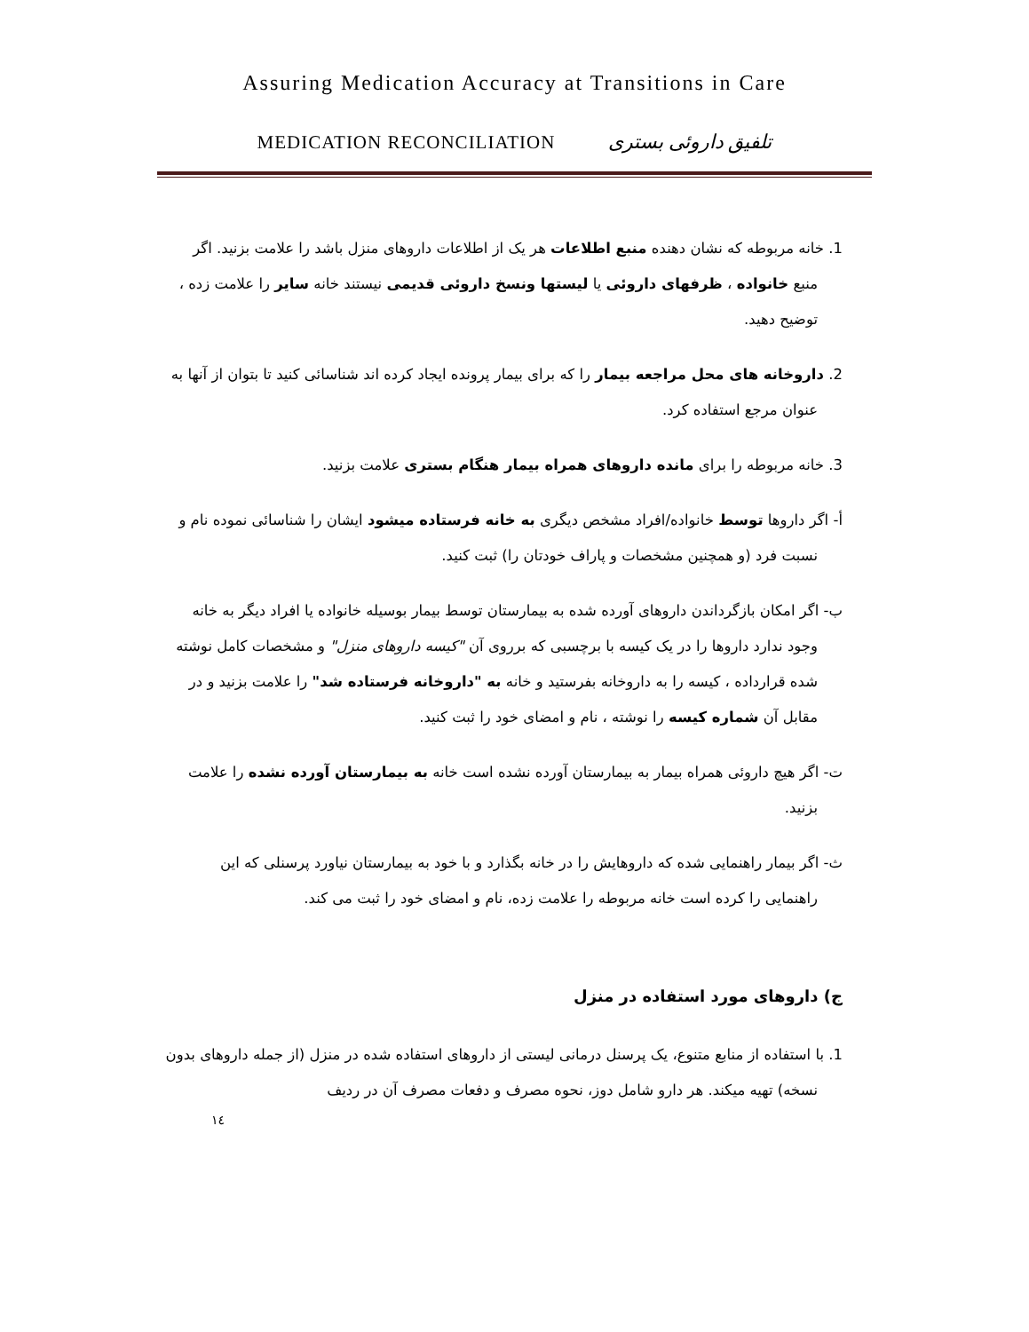Assuring Medication Accuracy at Transitions in Care
MEDICATION RECONCILIATION تلفیق داروئی بستری
1. خانه مربوطه که نشان دهنده منبع اطلاعات هر یک از اطلاعات داروهای منزل باشد را علامت بزنید. اگر منبع خانواده ، ظرفهای داروئی یا لیستها ونسخ داروئی قدیمی نیستند خانه سایر را علامت زده ، توضیح دهید.
2. داروخانه های محل مراجعه بیمار را که برای بیمار پرونده ایجاد کرده اند شناسائی کنید تا بتوان از آنها به عنوان مرجع استفاده کرد.
3. خانه مربوطه را برای مانده داروهای همراه بیمار هنگام بستری علامت بزنید.
أ- اگر داروها توسط خانواده/افراد مشخص دیگری به خانه فرستاده میشود ایشان را شناسائی نموده نام و نسبت فرد (و همچنین مشخصات و پاراف خودتان را) ثبت کنید.
ب- اگر امکان بازگرداندن داروهای آورده شده به بیمارستان توسط بیمار بوسیله خانواده یا افراد دیگر به خانه وجود ندارد داروها را در یک کیسه با برچسبی که برروی آن "کیسه داروهای منزل" و مشخصات کامل نوشته شده قرارداده ، کیسه را به داروخانه بفرستید و خانه به "داروخانه فرستاده شد" را علامت بزنید و در مقابل آن شماره کیسه را نوشته ، نام و امضای خود را ثبت کنید.
ت- اگر هیچ داروئی همراه بیمار به بیمارستان آورده نشده است خانه به بیمارستان آورده نشده را علامت بزنید.
ث- اگر بیمار راهنمایی شده که داروهایش را در خانه بگذارد و با خود به بیمارستان نیاورد پرسنلی که این راهنمایی را کرده است خانه مربوطه را علامت زده، نام و امضای خود را ثبت می کند.
ج) داروهای مورد استفاده در منزل
1. با استفاده از منابع متنوع، یک پرسنل درمانی لیستی از داروهای استفاده شده در منزل (از جمله داروهای بدون نسخه) تهیه میکند. هر دارو شامل دوز، نحوه مصرف و دفعات مصرف آن در ردیف
١٤